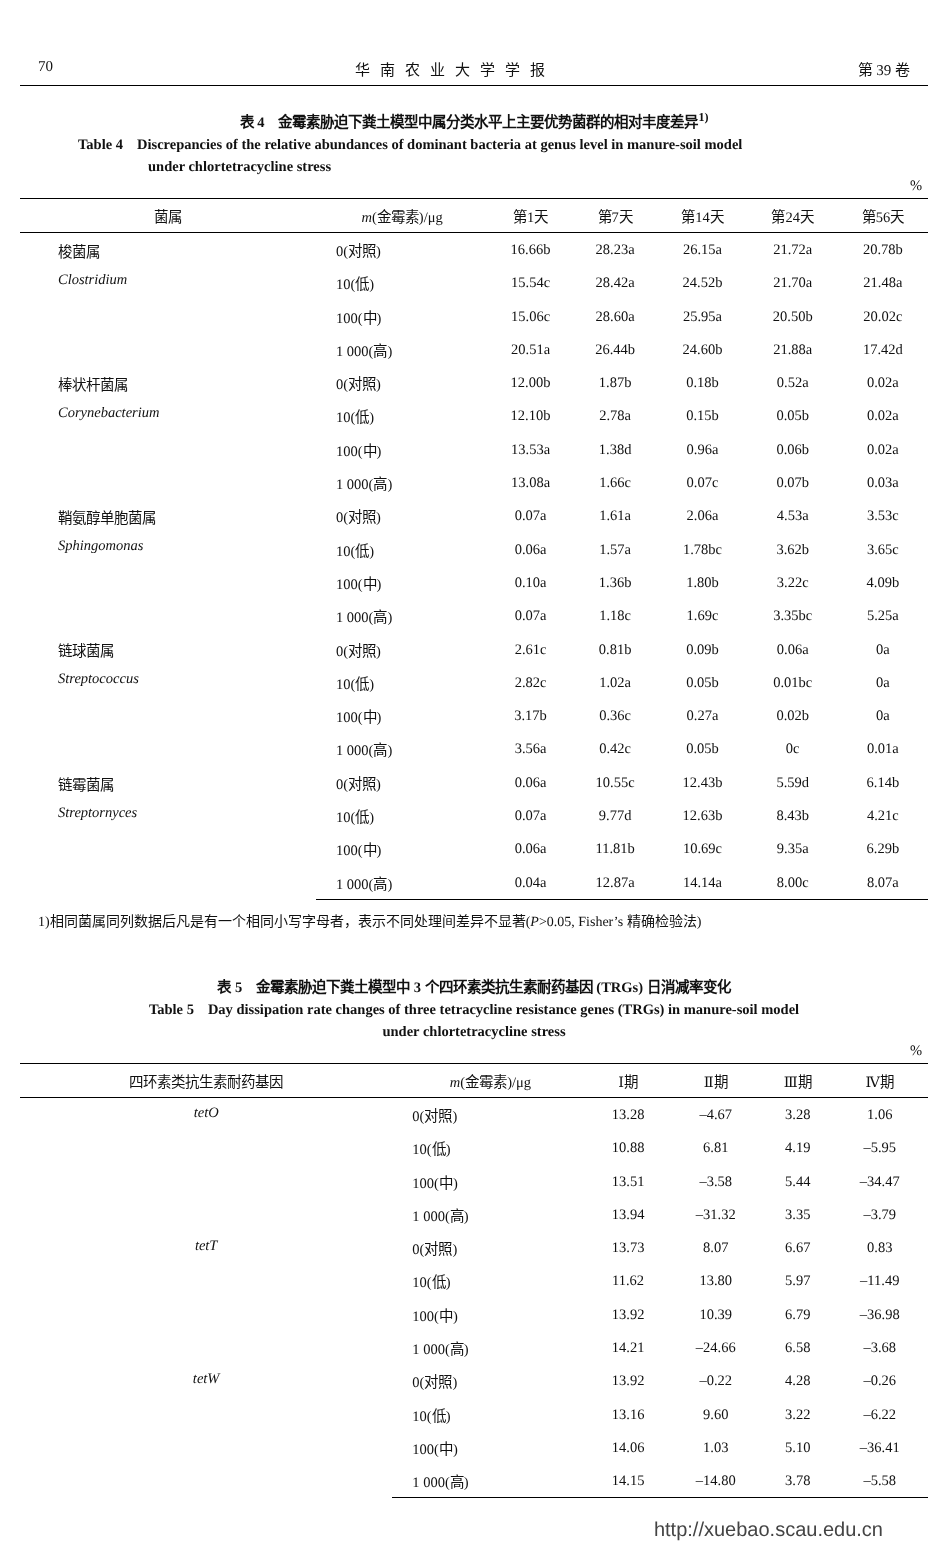70 华南农业大学学报 第 39 卷
表 4　金霉素胁迫下粪土模型中属分类水平上主要优势菌群的相对丰度差异<sup>1)</sup>
Table 4　Discrepancies of the relative abundances of dominant bacteria at genus level in manure-soil model
　　　　　under chlortetracycline stress
%
| 菌属 | m (金霉素)/μg | 第1天 | 第7天 | 第14天 | 第24天 | 第56天 |
| --- | --- | --- | --- | --- | --- | --- |
| 梭菌属 Clostridium | 0(对照) | 16.66b | 28.23a | 26.15a | 21.72a | 20.78b |
| | 10(低) | 15.54c | 28.42a | 24.52b | 21.70a | 21.48a |
| | 100(中) | 15.06c | 28.60a | 25.95a | 20.50b | 20.02c |
| | 1 000(高) | 20.51a | 26.44b | 24.60b | 21.88a | 17.42d |
| 棒状杆菌属 Corynebacterium | 0(对照) | 12.00b | 1.87b | 0.18b | 0.52a | 0.02a |
| | 10(低) | 12.10b | 2.78a | 0.15b | 0.05b | 0.02a |
| | 100(中) | 13.53a | 1.38d | 0.96a | 0.06b | 0.02a |
| | 1 000(高) | 13.08a | 1.66c | 0.07c | 0.07b | 0.03a |
| 鞘氨醇单胞菌属 Sphingomonas | 0(对照) | 0.07a | 1.61a | 2.06a | 4.53a | 3.53c |
| | 10(低) | 0.06a | 1.57a | 1.78bc | 3.62b | 3.65c |
| | 100(中) | 0.10a | 1.36b | 1.80b | 3.22c | 4.09b |
| | 1 000(高) | 0.07a | 1.18c | 1.69c | 3.35bc | 5.25a |
| 链球菌属 Streptococcus | 0(对照) | 2.61c | 0.81b | 0.09b | 0.06a | 0a |
| | 10(低) | 2.82c | 1.02a | 0.05b | 0.01bc | 0a |
| | 100(中) | 3.17b | 0.36c | 0.27a | 0.02b | 0a |
| | 1 000(高) | 3.56a | 0.42c | 0.05b | 0c | 0.01a |
| 链霉菌属 Streptornyces | 0(对照) | 0.06a | 10.55c | 12.43b | 5.59d | 6.14b |
| | 10(低) | 0.07a | 9.77d | 12.63b | 8.43b | 4.21c |
| | 100(中) | 0.06a | 11.81b | 10.69c | 9.35a | 6.29b |
| | 1 000(高) | 0.04a | 12.87a | 14.14a | 8.00c | 8.07a |
1)相同菌属同列数据后凡是有一个相同小写字母者，表示不同处理间差异不显著(P>0.05, Fisher’s 精确检验法)
表 5　金霉素胁迫下粪土模型中 3 个四环素类抗生素耐药基因 (TRGs) 日消减率变化
Table 5　Day dissipation rate changes of three tetracycline resistance genes (TRGs) in manure-soil model
under chlortetracycline stress
%
| 四环素类抗生素耐药基因 | m (金霉素)/μg | Ⅰ期 | Ⅱ期 | Ⅲ期 | Ⅳ期 |
| --- | --- | --- | --- | --- | --- |
| tetO | 0(对照) | 13.28 | –4.67 | 3.28 | 1.06 |
| | 10(低) | 10.88 | 6.81 | 4.19 | –5.95 |
| | 100(中) | 13.51 | –3.58 | 5.44 | –34.47 |
| | 1 000(高) | 13.94 | –31.32 | 3.35 | –3.79 |
| tetT | 0(对照) | 13.73 | 8.07 | 6.67 | 0.83 |
| | 10(低) | 11.62 | 13.80 | 5.97 | –11.49 |
| | 100(中) | 13.92 | 10.39 | 6.79 | –36.98 |
| | 1 000(高) | 14.21 | –24.66 | 6.58 | –3.68 |
| tetW | 0(对照) | 13.92 | –0.22 | 4.28 | –0.26 |
| | 10(低) | 13.16 | 9.60 | 3.22 | –6.22 |
| | 100(中) | 14.06 | 1.03 | 5.10 | –36.41 |
| | 1 000(高) | 14.15 | –14.80 | 3.78 | –5.58 |
http://xuebao.scau.edu.cn